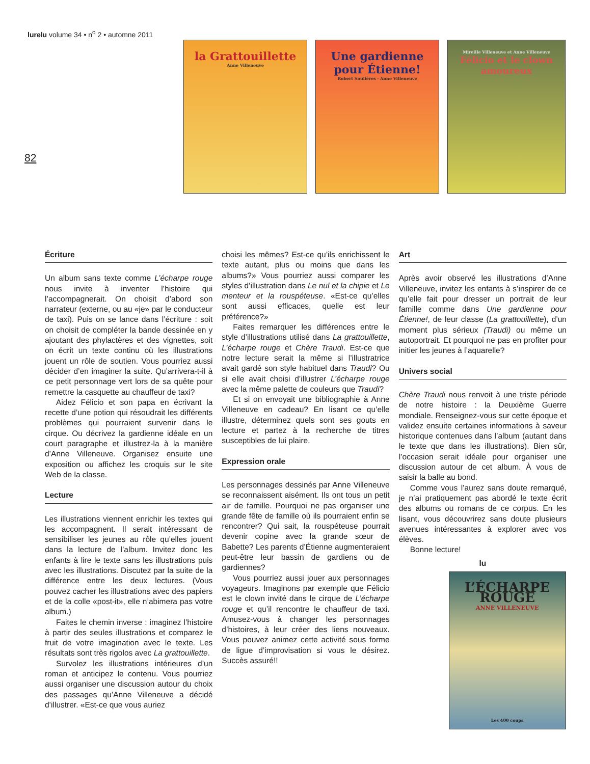lurelu volume 34 • n<sup>o</sup> 2 • automne 2011
82
la Grattouillette
Anne Villeneuve
Une gardienne pour Étienne!
Robert Soulières · Anne Villeneuve
Mireille Villeneuve et Anne Villeneuve
Félicio et le clown amoureux
Écriture
Un album sans texte comme L’écharpe rouge nous invite à inventer l’histoire qui l’accompagnerait. On choisit d’abord son narrateur (externe, ou au «je» par le conducteur de taxi). Puis on se lance dans l’écriture : soit on choisit de compléter la bande dessinée en y ajoutant des phylactères et des vignettes, soit on écrit un texte continu où les illustrations jouent un rôle de soutien. Vous pourriez aussi décider d’en imaginer la suite. Qu’arrivera-t-il à ce petit personnage vert lors de sa quête pour remettre la casquette au chauffeur de taxi?
Aidez Félicio et son papa en écrivant la recette d’une potion qui résoudrait les différents problèmes qui pourraient survenir dans le cirque. Ou décrivez la gardienne idéale en un court paragraphe et illustrez-la à la manière d’Anne Villeneuve. Organisez ensuite une exposition ou affichez les croquis sur le site Web de la classe.
Lecture
Les illustrations viennent enrichir les textes qui les accompagnent. Il serait intéressant de sensibiliser les jeunes au rôle qu’elles jouent dans la lecture de l’album. Invitez donc les enfants à lire le texte sans les illustrations puis avec les illustrations. Discutez par la suite de la différence entre les deux lectures. (Vous pouvez cacher les illustrations avec des papiers et de la colle «post-it», elle n’abimera pas votre album.)
Faites le chemin inverse : imaginez l’histoire à partir des seules illustrations et comparez le fruit de votre imagination avec le texte. Les résultats sont très rigolos avec La grattouillette.
Survolez les illustrations intérieures d’un roman et anticipez le contenu. Vous pourriez aussi organiser une discussion autour du choix des passages qu’Anne Villeneuve a décidé d’illustrer. «Est-ce que vous auriez
choisi les mêmes? Est-ce qu’ils enrichissent le texte autant, plus ou moins que dans les albums?» Vous pourriez aussi comparer les styles d’illustration dans Le nul et la chipie et Le menteur et la rouspéteuse. «Est-ce qu’elles sont aussi efficaces, quelle est leur préférence?»
Faites remarquer les différences entre le style d’illustrations utilisé dans La grattouillette, L’écharpe rouge et Chère Traudi. Est-ce que notre lecture serait la même si l’illustratrice avait gardé son style habituel dans Traudi? Ou si elle avait choisi d’illustrer L’écharpe rouge avec la même palette de couleurs que Traudi?
Et si on envoyait une bibliographie à Anne Villeneuve en cadeau? En lisant ce qu’elle illustre, déterminez quels sont ses gouts en lecture et partez à la recherche de titres susceptibles de lui plaire.
Expression orale
Les personnages dessinés par Anne Villeneuve se reconnaissent aisément. Ils ont tous un petit air de famille. Pourquoi ne pas organiser une grande fête de famille où ils pourraient enfin se rencontrer? Qui sait, la rouspéteuse pourrait devenir copine avec la grande sœur de Babette? Les parents d’Étienne augmenteraient peut-être leur bassin de gardiens ou de gardiennes?
Vous pourriez aussi jouer aux personnages voyageurs. Imaginons par exemple que Félicio est le clown invité dans le cirque de L’écharpe rouge et qu’il rencontre le chauffeur de taxi. Amusez-vous à changer les personnages d’histoires, à leur créer des liens nouveaux. Vous pouvez animez cette activité sous forme de ligue d’improvisation si vous le désirez. Succès assuré!!
Art
Après avoir observé les illustrations d’Anne Villeneuve, invitez les enfants à s’inspirer de ce qu’elle fait pour dresser un portrait de leur famille comme dans Une gardienne pour Étienne!, de leur classe (La grattouillette), d’un moment plus sérieux (Traudi) ou même un autoportrait. Et pourquoi ne pas en profiter pour initier les jeunes à l’aquarelle?
Univers social
Chère Traudi nous renvoit à une triste période de notre histoire : la Deuxième Guerre mondiale. Renseignez-vous sur cette époque et validez ensuite certaines informations à saveur historique contenues dans l’album (autant dans le texte que dans les illustrations). Bien sûr, l’occasion serait idéale pour organiser une discussion autour de cet album. À vous de saisir la balle au bond.
Comme vous l’aurez sans doute remarqué, je n’ai pratiquement pas abordé le texte écrit des albums ou romans de ce corpus. En les lisant, vous découvrirez sans doute plusieurs avenues intéressantes à explorer avec vos élèves.
Bonne lecture!
lu
L’ÉCHARPE ROUGE
ANNE VILLENEUVE
Les 400 coups